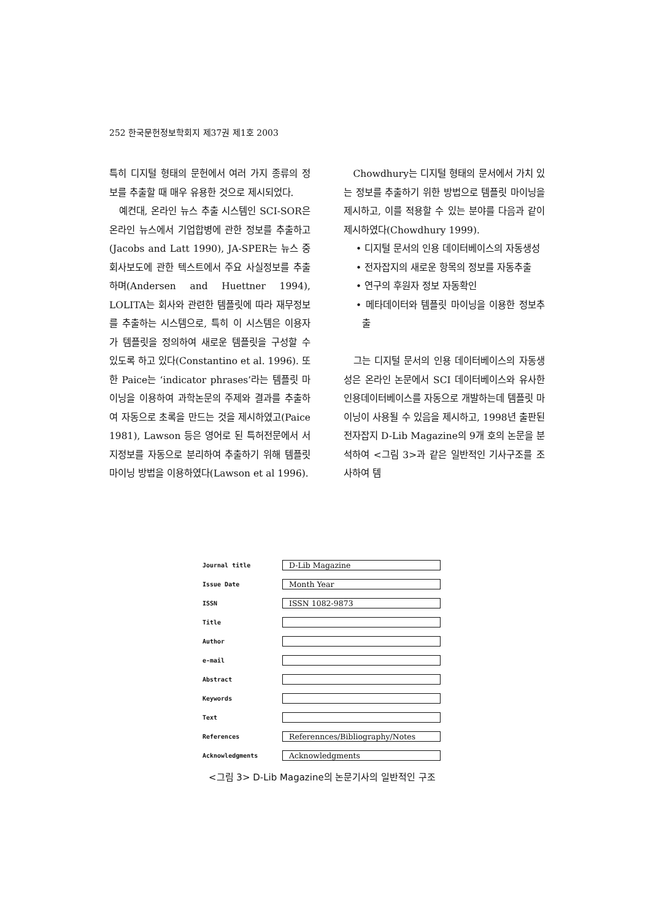252 한국문헌정보학회지 제37권 제1호 2003
특히 디지털 형태의 문헌에서 여러 가지 종류의 정보를 추출할 때 매우 유용한 것으로 제시되었다.
예컨대, 온라인 뉴스 추출 시스템인 SCI-SOR은 온라인 뉴스에서 기업합병에 관한 정보를 추출하고(Jacobs and Latt 1990), JA-SPER는 뉴스 중 회사보도에 관한 텍스트에서 주요 사실정보를 추출하며(Andersen and Huettner 1994), LOLITA는 회사와 관련한 템플릿에 따라 재무정보를 추출하는 시스템으로, 특히 이 시스템은 이용자가 템플릿을 정의하여 새로운 템플릿을 구성할 수 있도록 하고 있다(Constantino et al. 1996). 또한 Paice는 ‘indicator phrases’라는 템플릿 마이닝을 이용하여 과학논문의 주제와 결과를 추출하여 자동으로 초록을 만드는 것을 제시하였고(Paice 1981), Lawson 등은 영어로 된 특허전문에서 서지정보를 자동으로 분리하여 추출하기 위해 템플릿 마이닝 방법을 이용하였다(Lawson et al 1996).
Chowdhury는 디지털 형태의 문서에서 가치 있는 정보를 추출하기 위한 방법으로 템플릿 마이닝을 제시하고, 이를 적용할 수 있는 분야를 다음과 같이 제시하였다(Chowdhury 1999).
• 디지털 문서의 인용 데이터베이스의 자동생성
• 전자잡지의 새로운 항목의 정보를 자동추출
• 연구의 후원자 정보 자동확인
• 메타데이터와 템플릿 마이닝을 이용한 정보추출
그는 디지털 문서의 인용 데이터베이스의 자동생성은 온라인 논문에서 SCI 데이터베이스와 유사한 인용데이터베이스를 자동으로 개발하는데 템플릿 마이닝이 사용될 수 있음을 제시하고, 1998년 출판된 전자잡지 D-Lib Magazine의 9개 호의 논문을 분석하여 <그림 3>과 같은 일반적인 기사구조를 조사하여 템
Journal title
D-Lib Magazine
Issue Date
Month Year
ISSN
ISSN 1082-9873
Title
Author
e-mail
Abstract
Keywords
Text
References
Referennces/Bibliography/Notes
Acknowledgments
Acknowledgments
<그림 3> D-Lib Magazine의 논문기사의 일반적인 구조